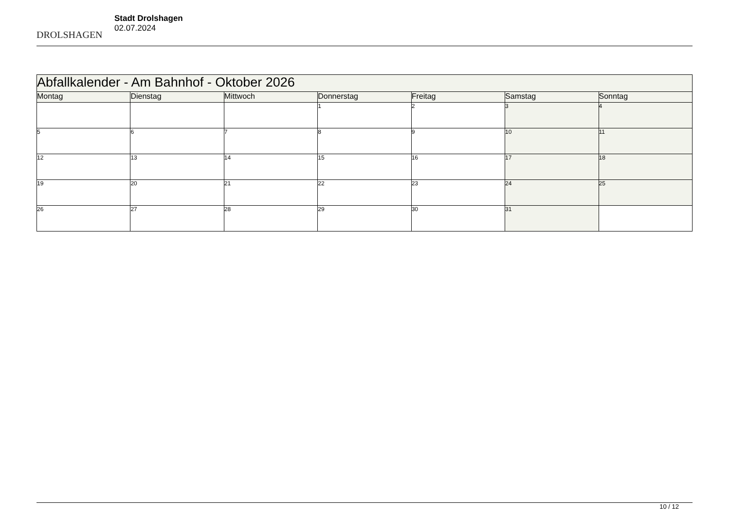DROLSHAGEN
Stadt Drolshagen
02.07.2024
| Abfallkalender - Am Bahnhof - Oktober 2026 | | | | | | |
| Montag | Dienstag | Mittwoch | Donnerstag | Freitag | Samstag | Sonntag |
| | | | 1 | 2 | 3 | 4 |
| 5 | 6 | 7 | 8 | 9 | 10 | 11 |
| 12 | 13 | 14 | 15 | 16 | 17 | 18 |
| 19 | 20 | 21 | 22 | 23 | 24 | 25 |
| 26 | 27 | 28 | 29 | 30 | 31 | |
10 / 12